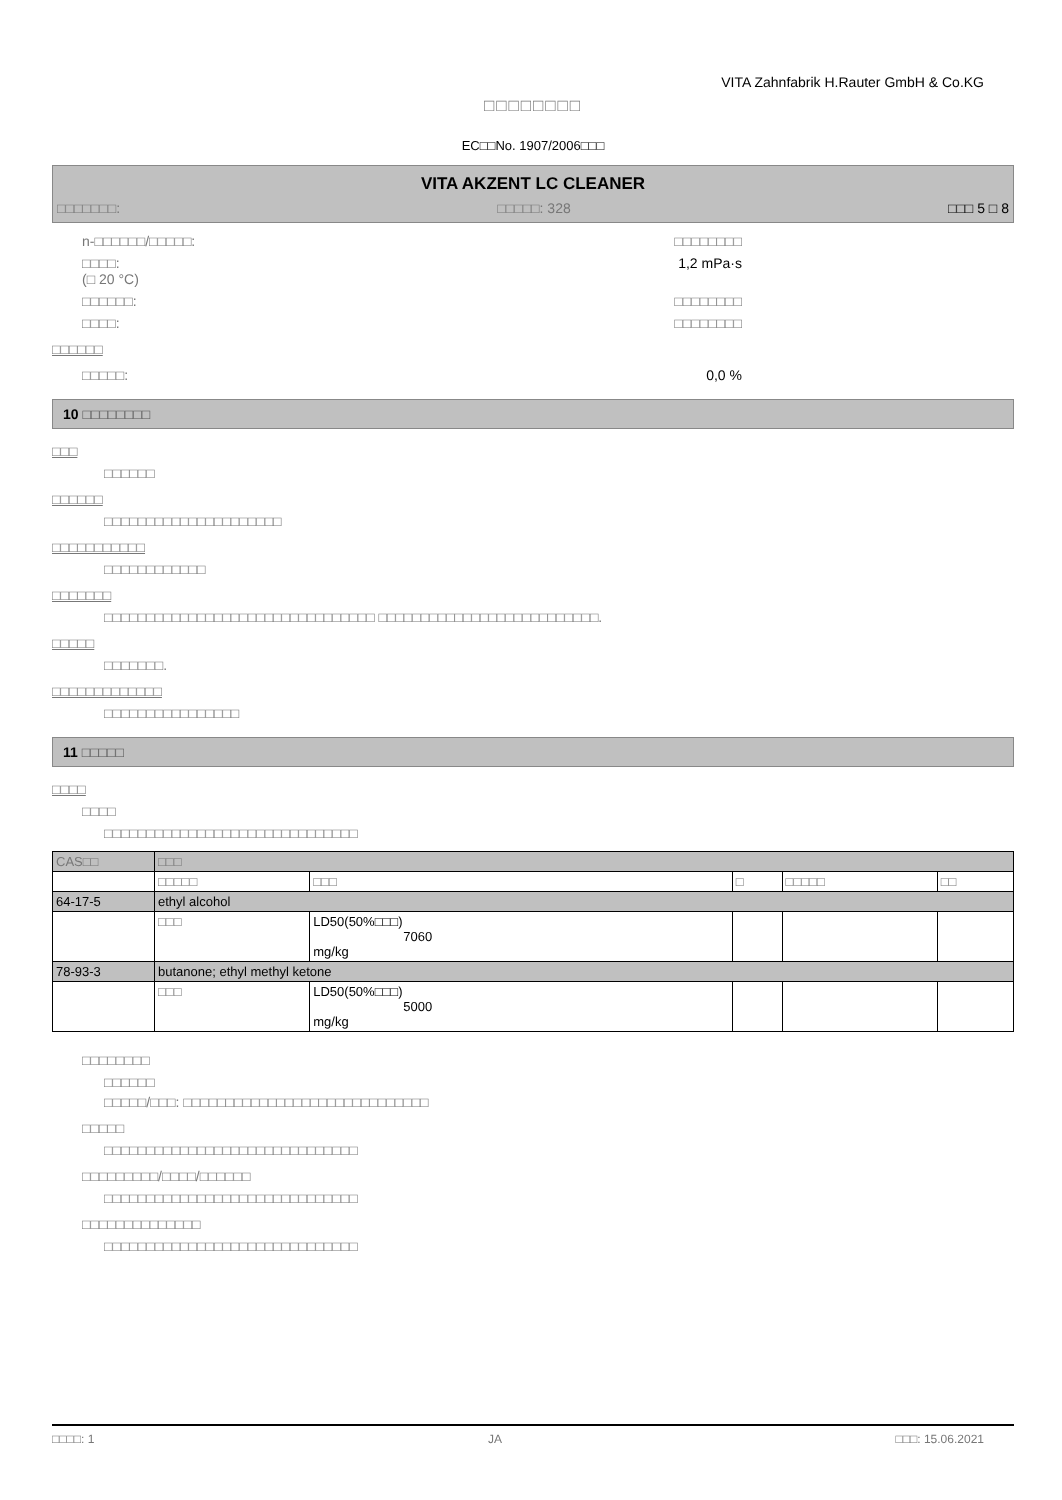VITA Zahnfabrik H.Rauter GmbH & Co.KG
□□□□□□□□
EC□□No. 1907/2006□□□
VITA AKZENT LC CLEANER
□□□□□□□: □□□□□: 328 □□□ 5 □ 8
n-□□□□□□/□□□□□: □□□□□□□□
□□□□:
(□ 20 °C) 1,2 mPa·s
□□□□□□: □□□□□□□□
□□□□: □□□□□□□□
□□□□□□
□□□□□: 0,0 %
10 □□□□□□□□
□□□
□□□□□□
□□□□□□
□□□□□□□□□□□□□□□□□□□□□
□□□□□□□□□□□
□□□□□□□□□□□□
□□□□□□□
□□□□□□□□□□□□□□□□□□□□□□□□□□□□□□□□ □□□□□□□□□□□□□□□□□□□□□□□□□□.
□□□□□
□□□□□□□.
□□□□□□□□□□□□□
□□□□□□□□□□□□□□□□
11 □□□□□
□□□□
□□□□
□□□□□□□□□□□□□□□□□□□□□□□□□□□□□□
| CAS□□ | □□□ | | | | |
| | □□□□□ | □□□ | □ | □□□□□ | □□ |
| 64-17-5 | ethyl alcohol | | | | |
| | □□□ | LD50(50%□□□) 7060 mg/kg | | | |
| 78-93-3 | butanone; ethyl methyl ketone | | | | |
| | □□□ | LD50(50%□□□) 5000 mg/kg | | | |
□□□□□□□□
□□□□□□
□□□□□/□□□: □□□□□□□□□□□□□□□□□□□□□□□□□□□□□
□□□□□
□□□□□□□□□□□□□□□□□□□□□□□□□□□□□□
□□□□□□□□□/□□□□/□□□□□□
□□□□□□□□□□□□□□□□□□□□□□□□□□□□□□
□□□□□□□□□□□□□□
□□□□□□□□□□□□□□□□□□□□□□□□□□□□□□
□□□□: 1 JA □□□: 15.06.2021